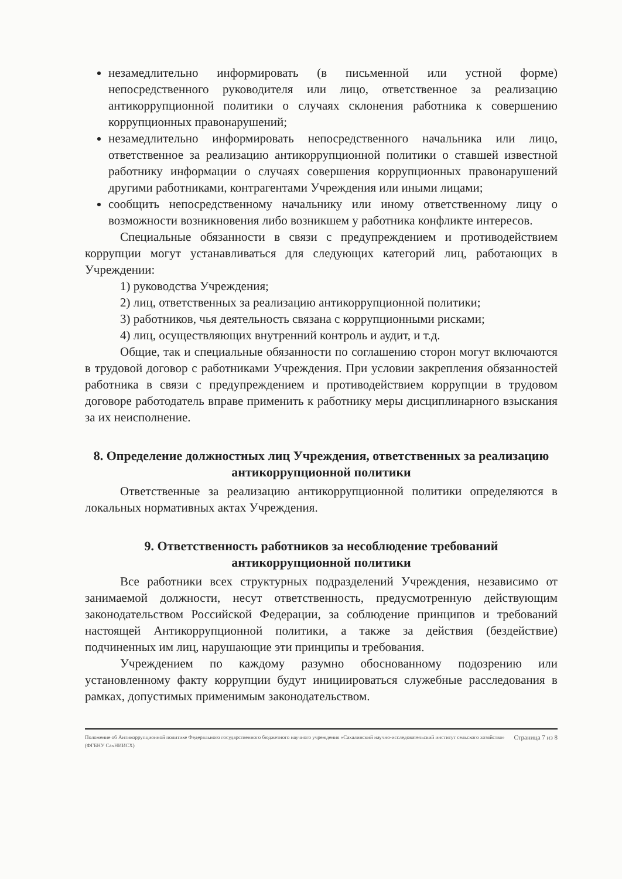незамедлительно информировать (в письменной или устной форме) непосредственного руководителя или лицо, ответственное за реализацию антикоррупционной политики о случаях склонения работника к совершению коррупционных правонарушений;
незамедлительно информировать непосредственного начальника или лицо, ответственное за реализацию антикоррупционной политики о ставшей известной работнику информации о случаях совершения коррупционных правонарушений другими работниками, контрагентами Учреждения или иными лицами;
сообщить непосредственному начальнику или иному ответственному лицу о возможности возникновения либо возникшем у работника конфликте интересов.
Специальные обязанности в связи с предупреждением и противодействием коррупции могут устанавливаться для следующих категорий лиц, работающих в Учреждении:
1) руководства Учреждения;
2) лиц, ответственных за реализацию антикоррупционной политики;
3) работников, чья деятельность связана с коррупционными рисками;
4) лиц, осуществляющих внутренний контроль и аудит, и т.д.
Общие, так и специальные обязанности по соглашению сторон могут включаются в трудовой договор с работниками Учреждения. При условии закрепления обязанностей работника в связи с предупреждением и противодействием коррупции в трудовом договоре работодатель вправе применить к работнику меры дисциплинарного взыскания за их неисполнение.
8. Определение должностных лиц Учреждения, ответственных за реализацию антикоррупционной политики
Ответственные за реализацию антикоррупционной политики определяются в локальных нормативных актах Учреждения.
9. Ответственность работников за несоблюдение требований антикоррупционной политики
Все работники всех структурных подразделений Учреждения, независимо от занимаемой должности, несут ответственность, предусмотренную действующим законодательством Российской Федерации, за соблюдение принципов и требований настоящей Антикоррупционной политики, а также за действия (бездействие) подчиненных им лиц, нарушающие эти принципы и требования.
Учреждением по каждому разумно обоснованному подозрению или установленному факту коррупции будут инициироваться служебные расследования в рамках, допустимых применимым законодательством.
Положение об Антикоррупционной политике Федерального государственного бюджетного научного учреждения «Сахалинский научно-исследовательский институт сельского хозяйства» (ФГБНУ СахНИИСХ) Страница 7 из 8